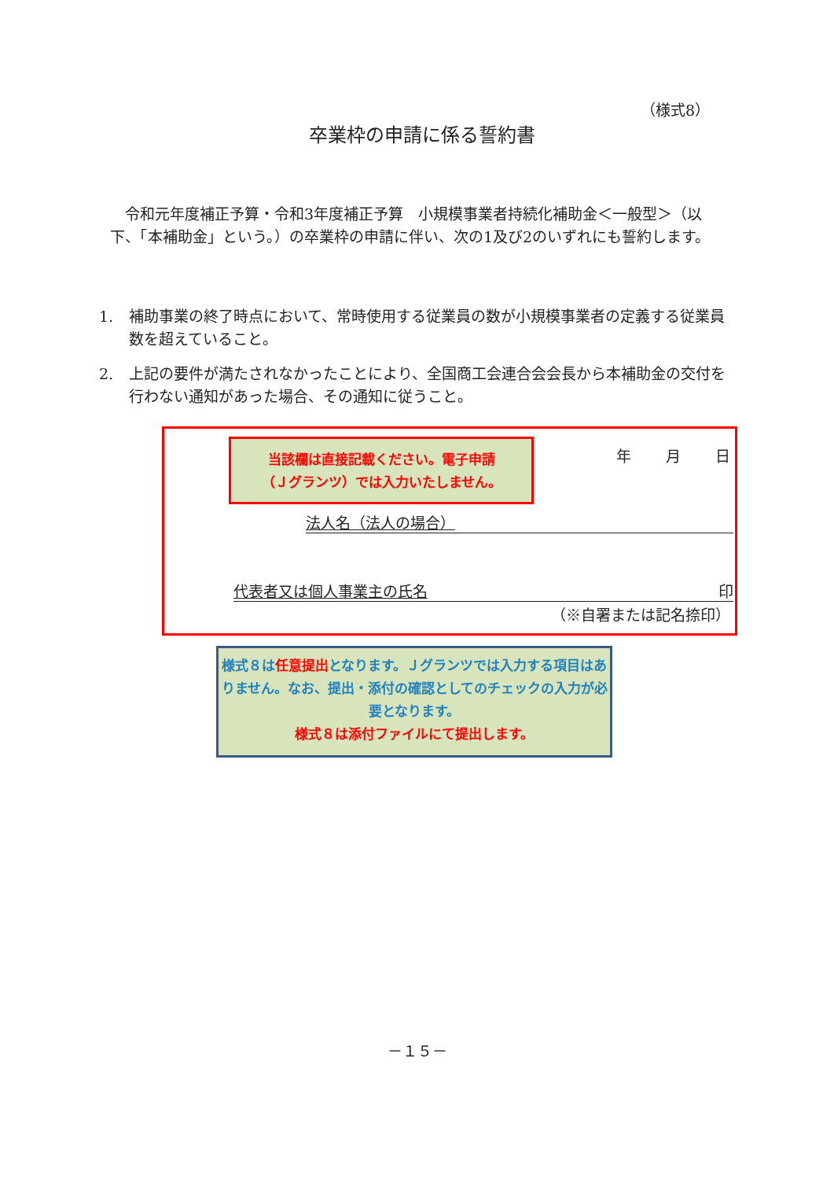（様式8）
卒業枠の申請に係る誓約書
　令和元年度補正予算・令和3年度補正予算　小規模事業者持続化補助金＜一般型＞（以下、「本補助金」という。）の卒業枠の申請に伴い、次の1及び2のいずれにも誓約します。
1. 補助事業の終了時点において、常時使用する従業員の数が小規模事業者の定義する従業員数を超えていること。
2. 上記の要件が満たされなかったことにより、全国商工会連合会会長から本補助金の交付を行わない通知があった場合、その通知に従うこと。
当該欄は直接記載ください。電子申請
（Ｊグランツ）では入力いたしません。
年 月 日
法人名（法人の場合）
代表者又は個人事業主の氏名 印
（※自署または記名捺印）
様式８は任意提出となります。Ｊグランツでは入力する項目はありません。なお、提出・添付の確認としてのチェックの入力が必要となります。
様式８は添付ファイルにて提出します。
－１５－